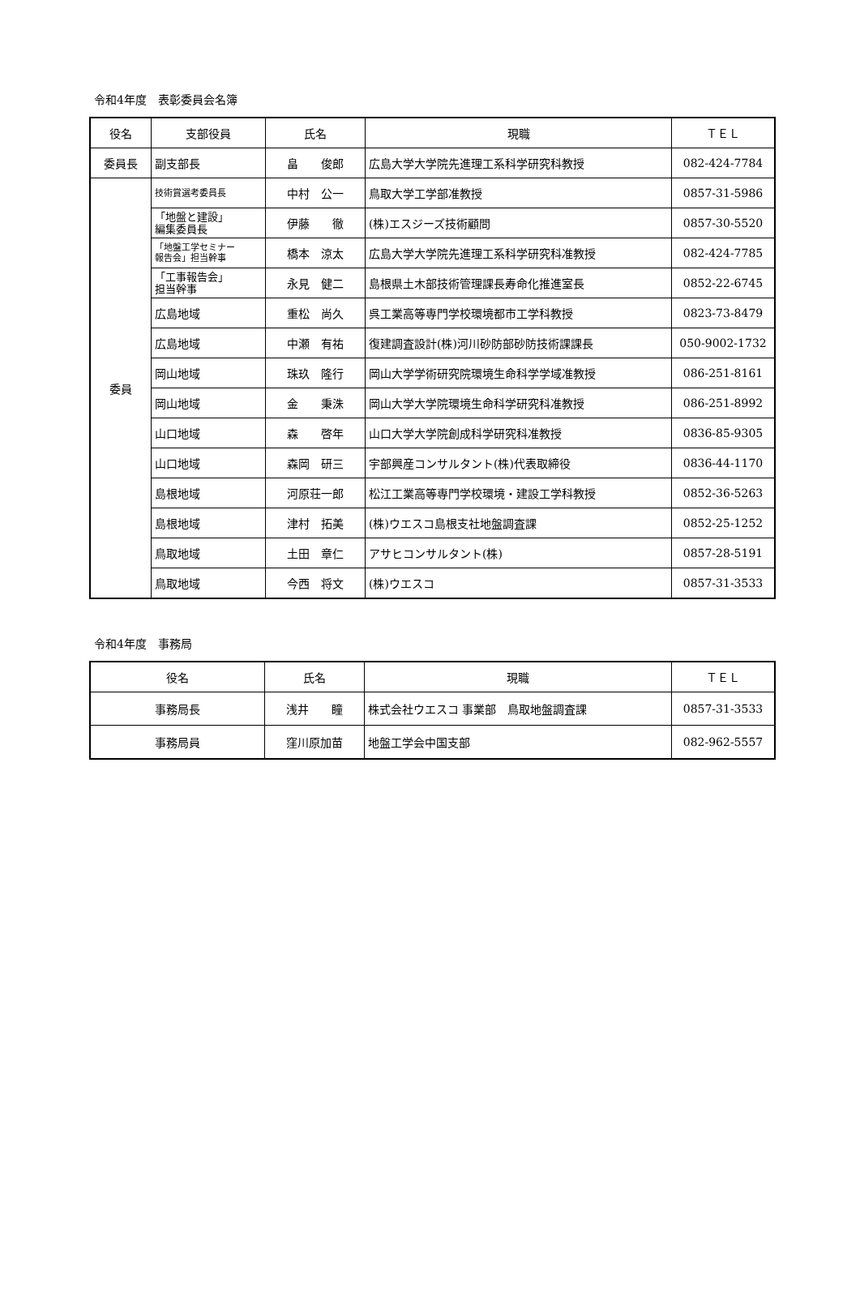令和4年度　表彰委員会名簿
| 役名 | 支部役員 | 氏名 | 現職 | ＴＥＬ |
| --- | --- | --- | --- | --- |
| 委員長 | 副支部長 | 畠 俊郎 | 広島大学大学院先進理工系科学研究科教授 | 082-424-7784 |
| 委員 | 技術賞選考委員長 | 中村 公一 | 鳥取大学工学部准教授 | 0857-31-5986 |
| | 「地盤と建設」 編集委員長 | 伊藤 徹 | (株)エスジーズ技術顧問 | 0857-30-5520 |
| | 「地盤工学セミナー 報告会」担当幹事 | 橋本 涼太 | 広島大学大学院先進理工系科学研究科准教授 | 082-424-7785 |
| | 「工事報告会」 担当幹事 | 永見 健二 | 島根県土木部技術管理課長寿命化推進室長 | 0852-22-6745 |
| | 広島地域 | 重松 尚久 | 呉工業高等専門学校環境都市工学科教授 | 0823-73-8479 |
| | 広島地域 | 中瀬 有祐 | 復建調査設計(株)河川砂防部砂防技術課課長 | 050-9002-1732 |
| | 岡山地域 | 珠玖 隆行 | 岡山大学学術研究院環境生命科学学域准教授 | 086-251-8161 |
| | 岡山地域 | 金 秉洙 | 岡山大学大学院環境生命科学研究科准教授 | 086-251-8992 |
| | 山口地域 | 森 啓年 | 山口大学大学院創成科学研究科准教授 | 0836-85-9305 |
| | 山口地域 | 森岡 研三 | 宇部興産コンサルタント(株)代表取締役 | 0836-44-1170 |
| | 島根地域 | 河原荘一郎 | 松江工業高等専門学校環境・建設工学科教授 | 0852-36-5263 |
| | 島根地域 | 津村 拓美 | (株)ウエスコ島根支社地盤調査課 | 0852-25-1252 |
| | 鳥取地域 | 土田 章仁 | アサヒコンサルタント(株) | 0857-28-5191 |
| | 鳥取地域 | 今西 将文 | (株)ウエスコ | 0857-31-3533 |
令和4年度　事務局
| 役名 | 氏名 | 現職 | ＴＥＬ |
| --- | --- | --- | --- |
| 事務局長 | 浅井 瞳 | 株式会社ウエスコ 事業部 鳥取地盤調査課 | 0857-31-3533 |
| 事務局員 | 窪川原加苗 | 地盤工学会中国支部 | 082-962-5557 |